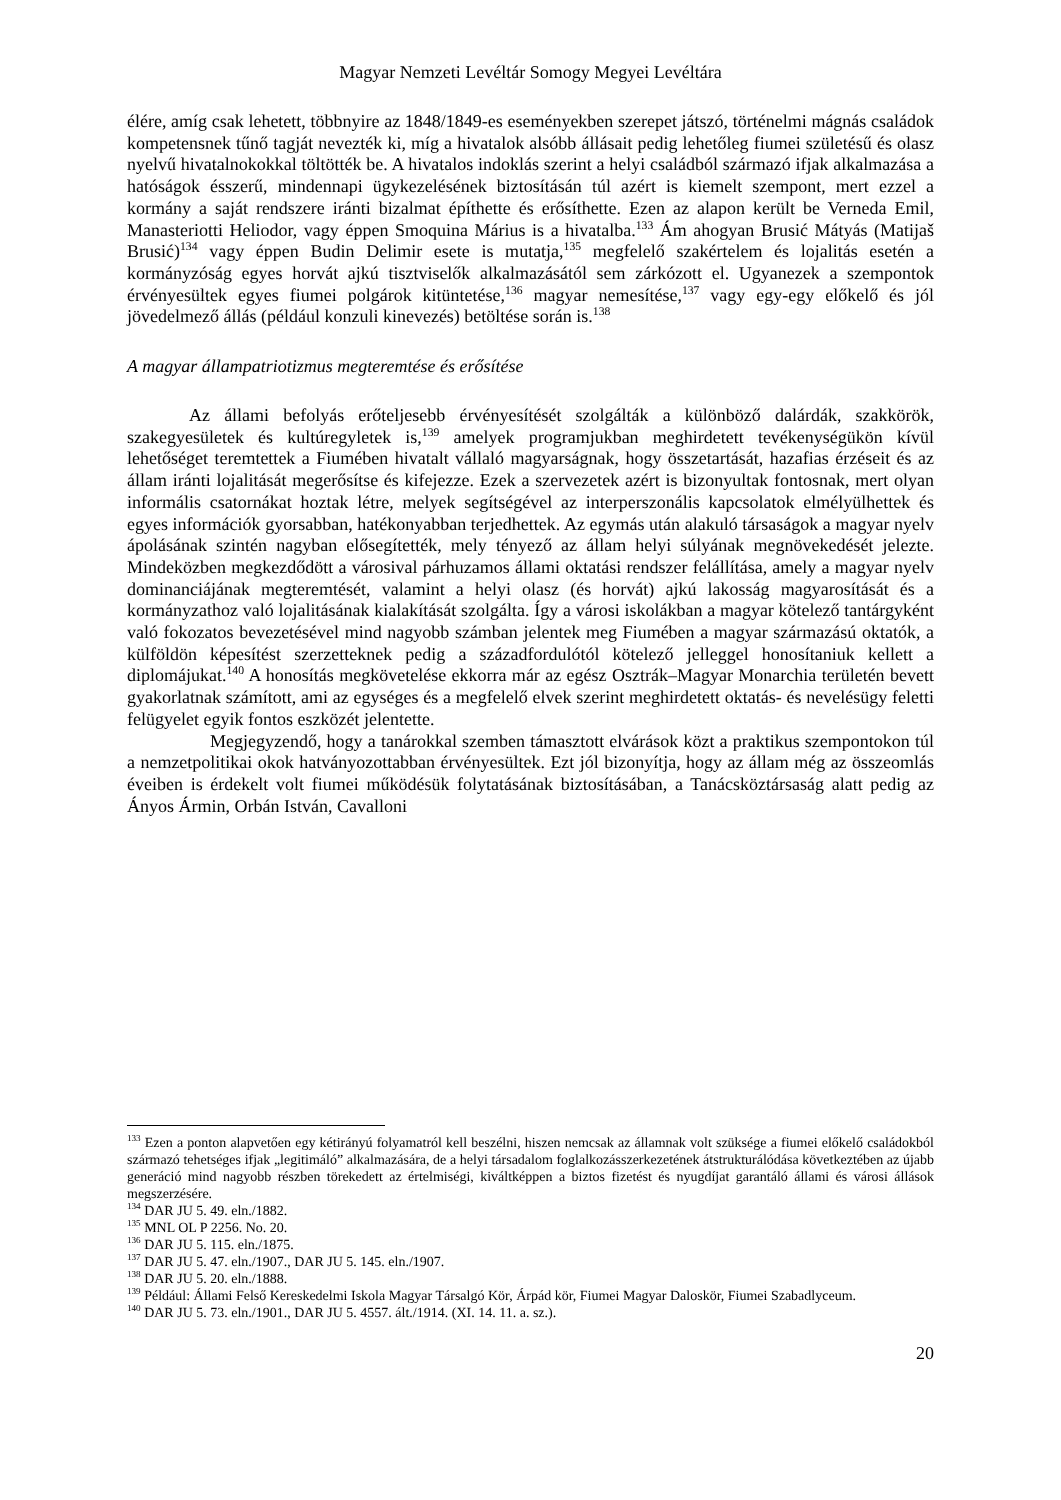Magyar Nemzeti Levéltár Somogy Megyei Levéltára
élére, amíg csak lehetett, többnyire az 1848/1849-es eseményekben szerepet játszó, történelmi mágnás családok kompetensnek tűnő tagját nevezték ki, míg a hivatalok alsóbb állásait pedig lehetőleg fiumei születésű és olasz nyelvű hivatalnokokkal töltötték be. A hivatalos indoklás szerint a helyi családból származó ifjak alkalmazása a hatóságok ésszerű, mindennapi ügykezelésének biztosításán túl azért is kiemelt szempont, mert ezzel a kormány a saját rendszere iránti bizalmat építhette és erősíthette. Ezen az alapon került be Verneda Emil, Manasteriotti Heliodor, vagy éppen Smoquina Márius is a hivatalba.<sup>133</sup> Ám ahogyan Brusić Mátyás (Matijaš Brusić)<sup>134</sup> vagy éppen Budin Delimir esete is mutatja,<sup>135</sup> megfelelő szakértelem és lojalitás esetén a kormányzóság egyes horvát ajkú tisztviselők alkalmazásától sem zárkózott el. Ugyanezek a szempontok érvényesültek egyes fiumei polgárok kitüntetése,<sup>136</sup> magyar nemesítése,<sup>137</sup> vagy egy-egy előkelő és jól jövedelmező állás (például konzuli kinevezés) betöltése során is.<sup>138</sup>
A magyar állampatriotizmus megteremtése és erősítése
Az állami befolyás erőteljesebb érvényesítését szolgálták a különböző dalárdák, szakkörök, szakegyesületek és kultúregyletek is,<sup>139</sup> amelyek programjukban meghirdetett tevékenységükön kívül lehetőséget teremtettek a Fiumében hivatalt vállaló magyarságnak, hogy összetartását, hazafias érzéseit és az állam iránti lojalitását megerősítse és kifejezze. Ezek a szervezetek azért is bizonyultak fontosnak, mert olyan informális csatornákat hoztak létre, melyek segítségével az interperszonális kapcsolatok elmélyülhettek és egyes információk gyorsabban, hatékonyabban terjedhettek. Az egymás után alakuló társaságok a magyar nyelv ápolásának szintén nagyban elősegítették, mely tényező az állam helyi súlyának megnövekedését jelezte. Mindeközben megkezdődött a városival párhuzamos állami oktatási rendszer felállítása, amely a magyar nyelv dominanciájának megteremtését, valamint a helyi olasz (és horvát) ajkú lakosság magyarosítását és a kormányzathoz való lojalitásának kialakítását szolgálta. Így a városi iskolákban a magyar kötelező tantárgyként való fokozatos bevezetésével mind nagyobb számban jelentek meg Fiumében a magyar származású oktatók, a külföldön képesítést szerzetteknek pedig a századfordulótól kötelező jelleggel honosítaniuk kellett a diplomájukat.<sup>140</sup> A honosítás megkövetelése ekkorra már az egész Osztrák–Magyar Monarchia területén bevett gyakorlatnak számított, ami az egységes és a megfelelő elvek szerint meghirdetett oktatás- és nevelésügy feletti felügyelet egyik fontos eszközét jelentette.
Megjegyzendő, hogy a tanárokkal szemben támasztott elvárások közt a praktikus szempontokon túl a nemzetpolitikai okok hatványozottabban érvényesültek. Ezt jól bizonyítja, hogy az állam még az összeomlás éveiben is érdekelt volt fiumei működésük folytatásának biztosításában, a Tanácsköztársaság alatt pedig az Ányos Ármin, Orbán István, Cavalloni
<sup>133</sup> Ezen a ponton alapvetően egy kétirányú folyamatról kell beszélni, hiszen nemcsak az államnak volt szüksége a fiumei előkelő családokból származó tehetséges ifjak „legitimáló” alkalmazására, de a helyi társadalom foglalkozásszerkezetének átstrukturálódása következtében az újabb generáció mind nagyobb részben törekedett az értelmiségi, kiváltképpen a biztos fizetést és nyugdíjat garantáló állami és városi állások megszerzésére.
<sup>134</sup> DAR JU 5. 49. eln./1882.
<sup>135</sup> MNL OL P 2256. No. 20.
<sup>136</sup> DAR JU 5. 115. eln./1875.
<sup>137</sup> DAR JU 5. 47. eln./1907., DAR JU 5. 145. eln./1907.
<sup>138</sup> DAR JU 5. 20. eln./1888.
<sup>139</sup> Például: Állami Felső Kereskedelmi Iskola Magyar Társalgó Kör, Árpád kör, Fiumei Magyar Daloskör, Fiumei Szabadlyceum.
<sup>140</sup> DAR JU 5. 73. eln./1901., DAR JU 5. 4557. ált./1914. (XI. 14. 11. a. sz.).
20